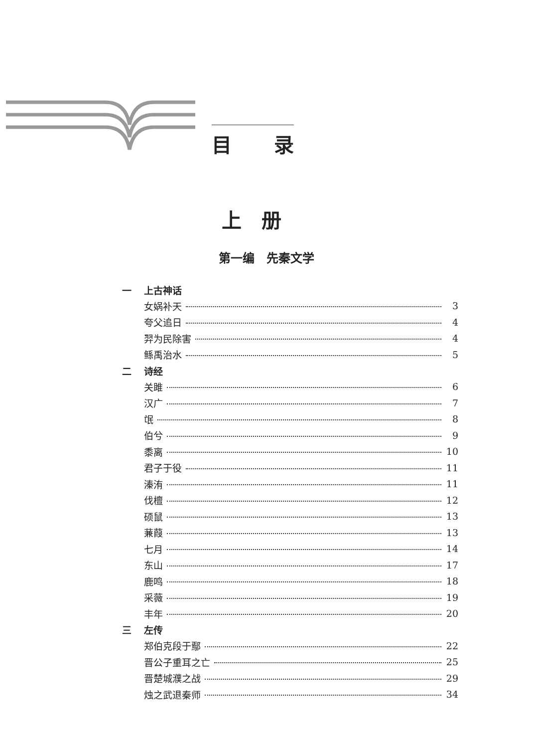目 录
上册
第一编　先秦文学
一 上古神话
女娲补天 3
夸父追日 4
羿为民除害 4
鲧禹治水 5
二 诗经
关雎 6
汉广 7
氓 8
伯兮 9
黍离 10
君子于役 11
溱洧 11
伐檀 12
硕鼠 13
蒹葭 13
七月 14
东山 17
鹿鸣 18
采薇 19
丰年 20
三 左传
郑伯克段于鄢 22
晋公子重耳之亡 25
晋楚城濮之战 29
烛之武退秦师 34